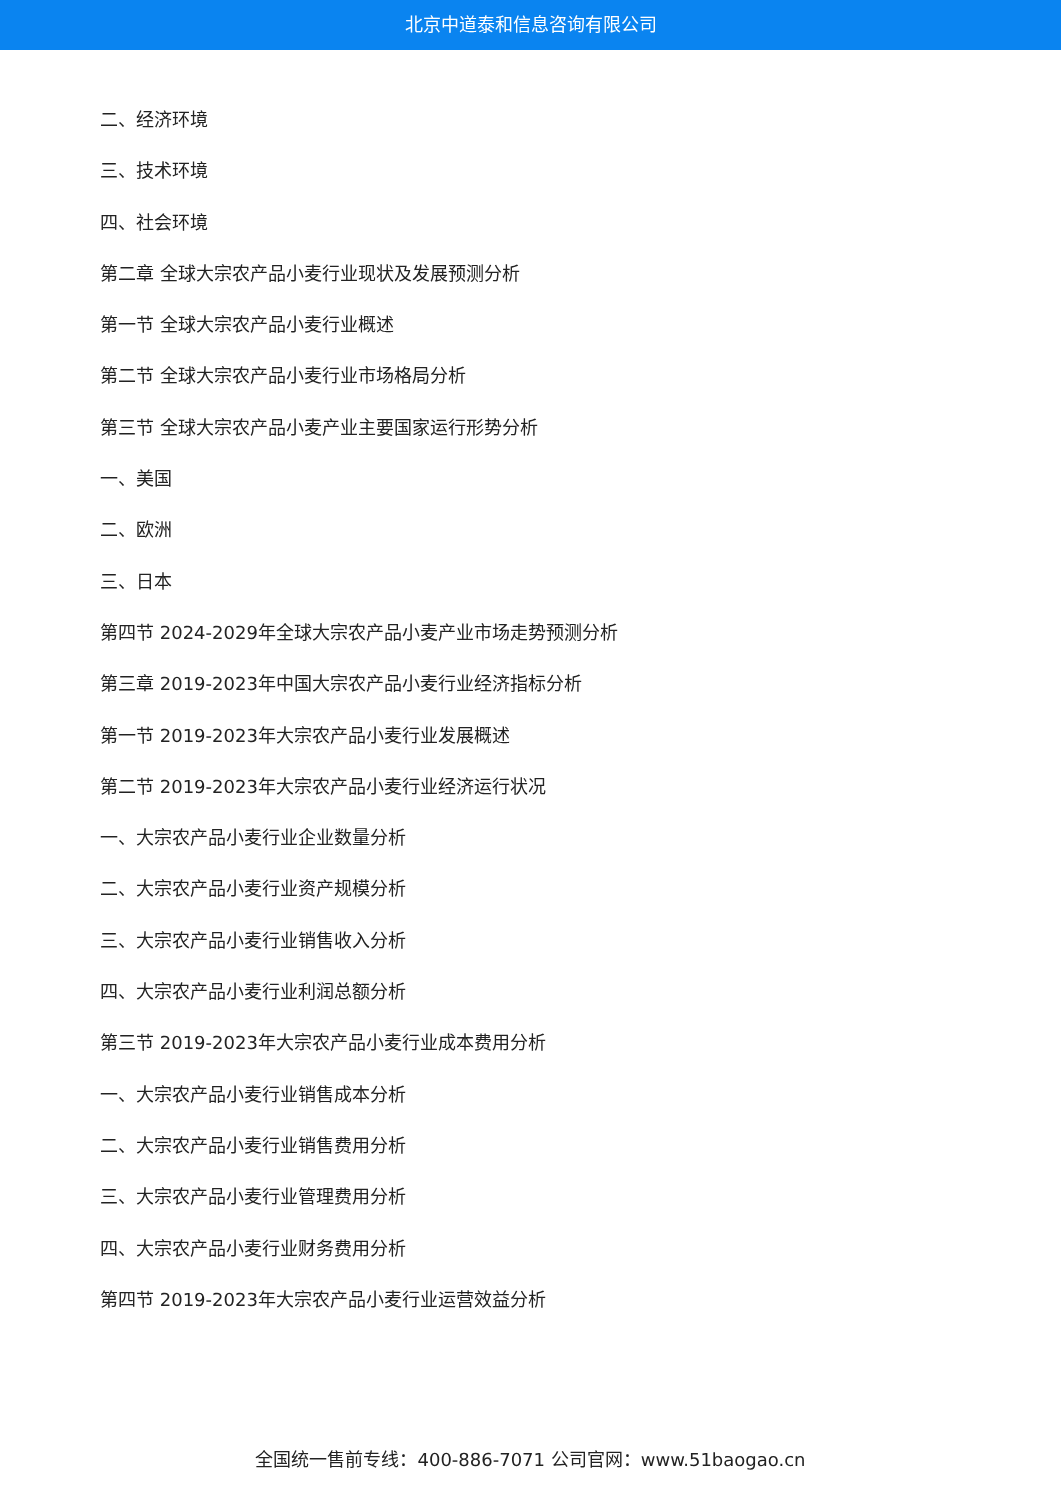北京中道泰和信息咨询有限公司
二、经济环境
三、技术环境
四、社会环境
第二章 全球大宗农产品小麦行业现状及发展预测分析
第一节 全球大宗农产品小麦行业概述
第二节 全球大宗农产品小麦行业市场格局分析
第三节 全球大宗农产品小麦产业主要国家运行形势分析
一、美国
二、欧洲
三、日本
第四节 2024-2029年全球大宗农产品小麦产业市场走势预测分析
第三章 2019-2023年中国大宗农产品小麦行业经济指标分析
第一节 2019-2023年大宗农产品小麦行业发展概述
第二节 2019-2023年大宗农产品小麦行业经济运行状况
一、大宗农产品小麦行业企业数量分析
二、大宗农产品小麦行业资产规模分析
三、大宗农产品小麦行业销售收入分析
四、大宗农产品小麦行业利润总额分析
第三节 2019-2023年大宗农产品小麦行业成本费用分析
一、大宗农产品小麦行业销售成本分析
二、大宗农产品小麦行业销售费用分析
三、大宗农产品小麦行业管理费用分析
四、大宗农产品小麦行业财务费用分析
第四节 2019-2023年大宗农产品小麦行业运营效益分析
全国统一售前专线：400-886-7071 公司官网：www.51baogao.cn